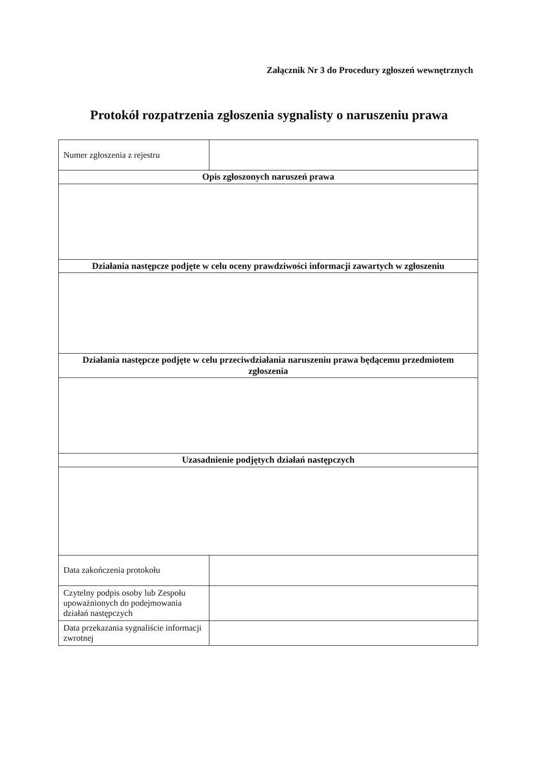Załącznik Nr 3 do Procedury zgłoszeń wewnętrznych
Protokół rozpatrzenia zgłoszenia sygnalisty o naruszeniu prawa
| Numer zgłoszenia z rejestru | |
| Opis zgłoszonych naruszeń prawa | |
| Działania następcze podjęte w celu oceny prawdziwości informacji zawartych w zgłoszeniu | |
| Działania następcze podjęte w celu przeciwdziałania naruszeniu prawa będącemu przedmiotem zgłoszenia | |
| Uzasadnienie podjętych działań następczych | |
| Data zakończenia protokołu | |
| Czytelny podpis osoby lub Zespołu upoważnionych do podejmowania działań następczych | |
| Data przekazania sygnaliście informacji zwrotnej | |